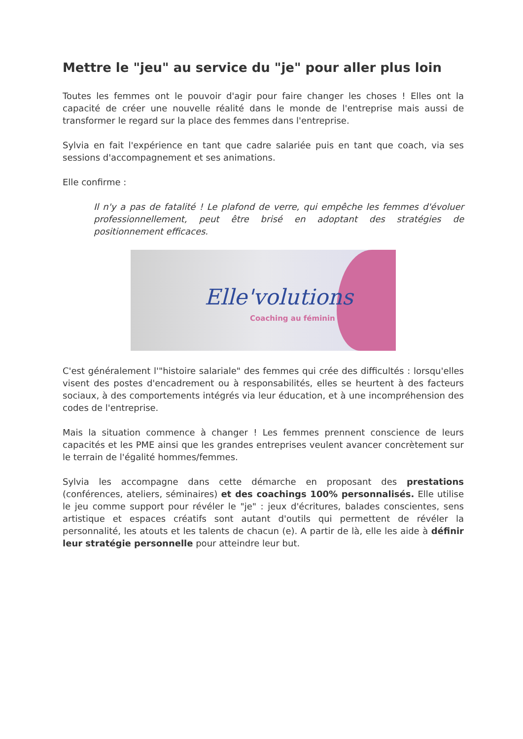Mettre le "jeu" au service du "je" pour aller plus loin
Toutes les femmes ont le pouvoir d'agir pour faire changer les choses ! Elles ont la capacité de créer une nouvelle réalité dans le monde de l'entreprise mais aussi de transformer le regard sur la place des femmes dans l'entreprise.
Sylvia en fait l'expérience en tant que cadre salariée puis en tant que coach, via ses sessions d'accompagnement et ses animations.
Elle confirme :
Il n'y a pas de fatalité ! Le plafond de verre, qui empêche les femmes d'évoluer professionnellement, peut être brisé en adoptant des stratégies de positionnement efficaces.
Elle'volutions
Coaching au féminin
C'est généralement l'"histoire salariale" des femmes qui crée des difficultés : lorsqu'elles visent des postes d'encadrement ou à responsabilités, elles se heurtent à des facteurs sociaux, à des comportements intégrés via leur éducation, et à une incompréhension des codes de l'entreprise.
Mais la situation commence à changer ! Les femmes prennent conscience de leurs capacités et les PME ainsi que les grandes entreprises veulent avancer concrètement sur le terrain de l'égalité hommes/femmes.
Sylvia les accompagne dans cette démarche en proposant des prestations (conférences, ateliers, séminaires) et des coachings 100% personnalisés. Elle utilise le jeu comme support pour révéler le "je" : jeux d'écritures, balades conscientes, sens artistique et espaces créatifs sont autant d'outils qui permettent de révéler la personnalité, les atouts et les talents de chacun (e). A partir de là, elle les aide à définir leur stratégie personnelle pour atteindre leur but.